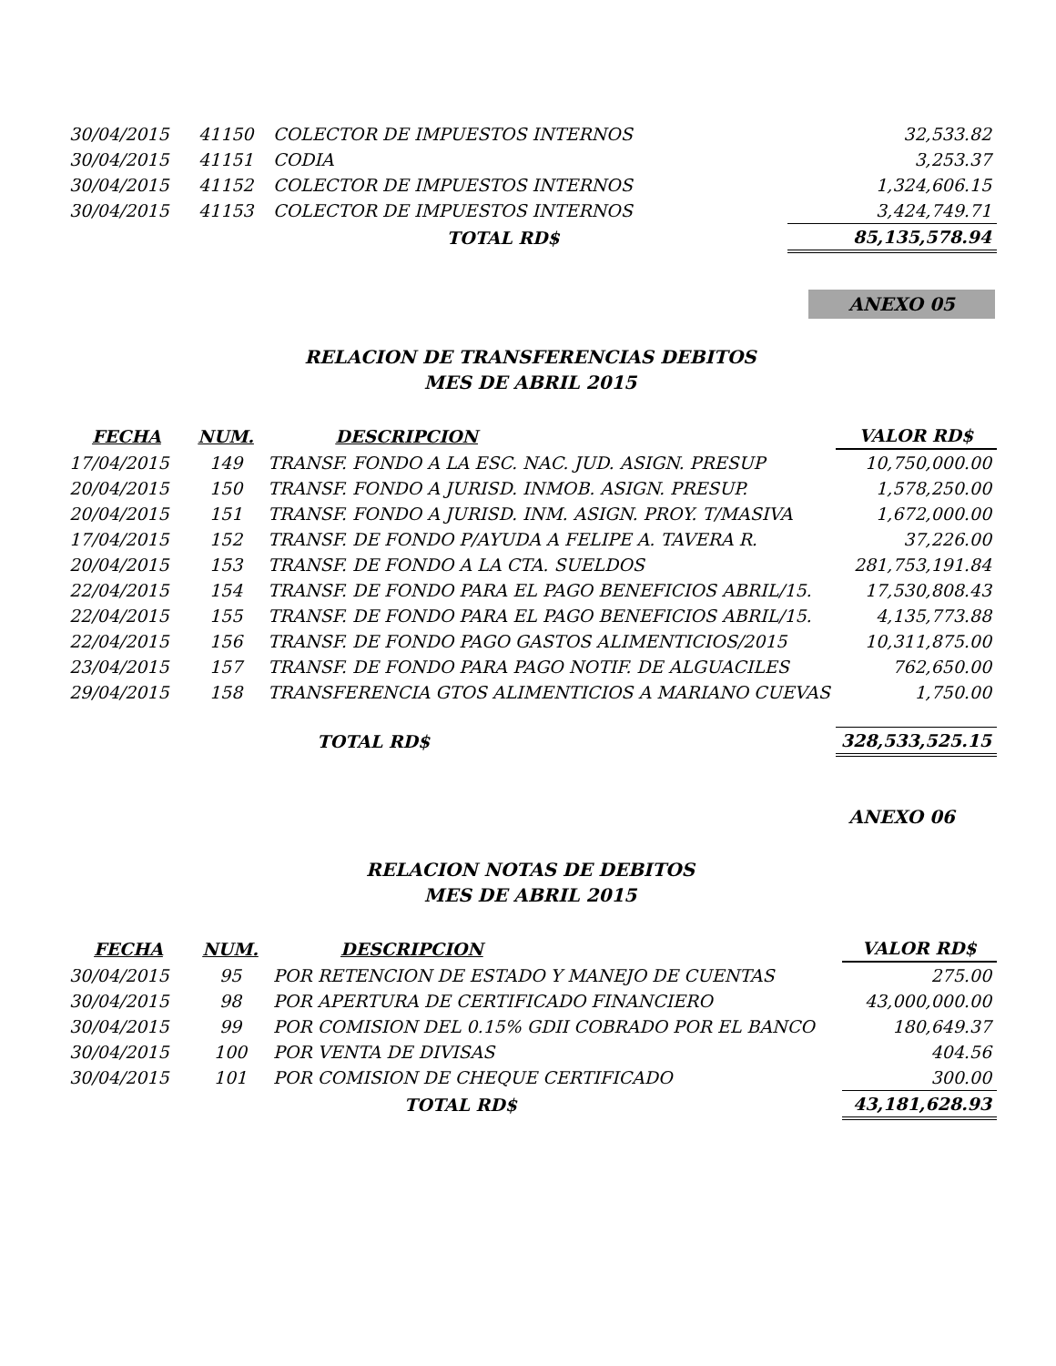| 30/04/2015 | 41150 | COLECTOR DE IMPUESTOS INTERNOS | 32,533.82 |
| 30/04/2015 | 41151 | CODIA | 3,253.37 |
| 30/04/2015 | 41152 | COLECTOR DE IMPUESTOS INTERNOS | 1,324,606.15 |
| 30/04/2015 | 41153 | COLECTOR DE IMPUESTOS INTERNOS | 3,424,749.71 |
| | | TOTAL RD$ | 85,135,578.94 |
ANEXO 05
RELACION DE TRANSFERENCIAS DEBITOS
MES DE ABRIL 2015
| FECHA | NUM. | DESCRIPCION | VALOR RD$ |
| --- | --- | --- | --- |
| 17/04/2015 | 149 | TRANSF. FONDO A LA ESC. NAC. JUD. ASIGN. PRESUP | 10,750,000.00 |
| 20/04/2015 | 150 | TRANSF. FONDO A JURISD. INMOB. ASIGN. PRESUP. | 1,578,250.00 |
| 20/04/2015 | 151 | TRANSF. FONDO A JURISD. INM. ASIGN. PROY. T/MASIVA | 1,672,000.00 |
| 17/04/2015 | 152 | TRANSF. DE FONDO P/AYUDA A FELIPE A. TAVERA R. | 37,226.00 |
| 20/04/2015 | 153 | TRANSF. DE FONDO A LA CTA. SUELDOS | 281,753,191.84 |
| 22/04/2015 | 154 | TRANSF. DE FONDO PARA EL PAGO BENEFICIOS ABRIL/15. | 17,530,808.43 |
| 22/04/2015 | 155 | TRANSF. DE FONDO PARA EL PAGO BENEFICIOS ABRIL/15. | 4,135,773.88 |
| 22/04/2015 | 156 | TRANSF. DE FONDO PAGO GASTOS ALIMENTICIOS/2015 | 10,311,875.00 |
| 23/04/2015 | 157 | TRANSF. DE FONDO PARA PAGO NOTIF. DE ALGUACILES | 762,650.00 |
| 29/04/2015 | 158 | TRANSFERENCIA GTOS ALIMENTICIOS A MARIANO CUEVAS | 1,750.00 |
| | | TOTAL RD$ | 328,533,525.15 |
ANEXO 06
RELACION NOTAS DE DEBITOS
MES DE ABRIL 2015
| FECHA | NUM. | DESCRIPCION | VALOR RD$ |
| --- | --- | --- | --- |
| 30/04/2015 | 95 | POR RETENCION DE ESTADO Y MANEJO DE CUENTAS | 275.00 |
| 30/04/2015 | 98 | POR APERTURA DE CERTIFICADO FINANCIERO | 43,000,000.00 |
| 30/04/2015 | 99 | POR COMISION DEL 0.15% GDII COBRADO POR EL BANCO | 180,649.37 |
| 30/04/2015 | 100 | POR VENTA DE DIVISAS | 404.56 |
| 30/04/2015 | 101 | POR COMISION DE CHEQUE CERTIFICADO | 300.00 |
| | | TOTAL RD$ | 43,181,628.93 |